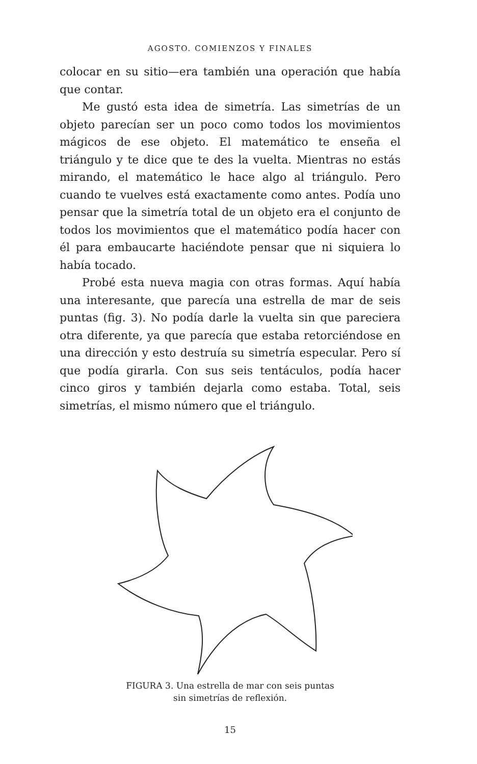AGOSTO. COMIENZOS Y FINALES
colocar en su sitio—era también una operación que había que contar.
Me gustó esta idea de simetría. Las simetrías de un objeto parecían ser un poco como todos los movimientos mágicos de ese objeto. El matemático te enseña el triángulo y te dice que te des la vuelta. Mientras no estás mirando, el matemático le hace algo al triángulo. Pero cuando te vuelves está exactamente como antes. Podía uno pensar que la simetría total de un objeto era el conjunto de todos los movimientos que el matemático podía hacer con él para embaucarte haciéndote pensar que ni siquiera lo había tocado.
Probé esta nueva magia con otras formas. Aquí había una interesante, que parecía una estrella de mar de seis puntas (fig. 3). No podía darle la vuelta sin que pareciera otra diferente, ya que parecía que estaba retorciéndose en una dirección y esto destruía su simetría especular. Pero sí que podía girarla. Con sus seis tentáculos, podía hacer cinco giros y también dejarla como estaba. Total, seis simetrías, el mismo número que el triángulo.
FIGURA 3. Una estrella de mar con seis puntas
sin simetrías de reflexión.
15